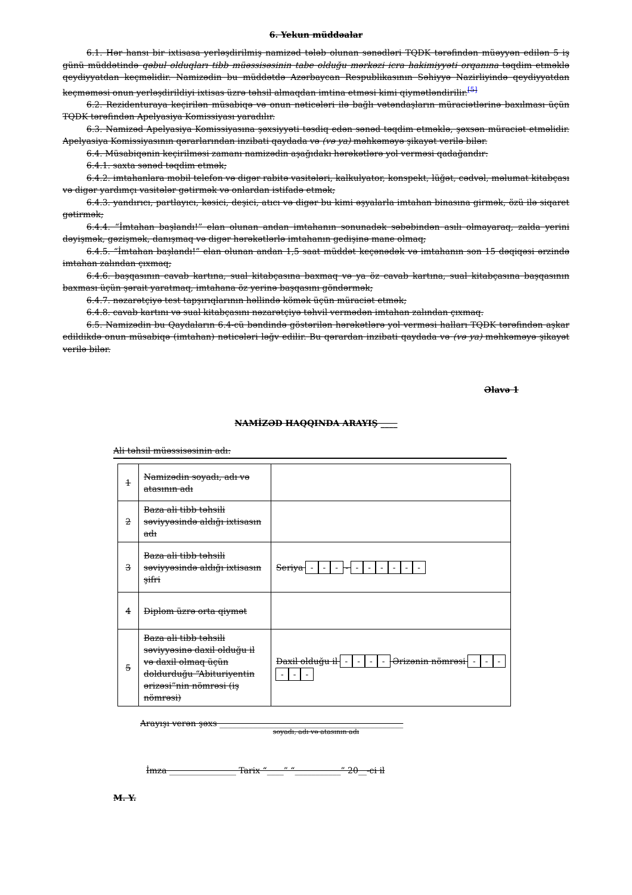6. Yekun müddəalar
6.1. Hər hansı bir ixtisasa yerləşdirilmiş namizəd tələb olunan sənədləri TQDK tərəfindən müəyyən edilən 5 iş günü müddətində qəbul olduqları tibb müəssisəsinin tabe olduğu mərkəzi icra hakimiyyəti orqanına təqdim etməklə qeydiyyatdan keçməlidir. Namizədin bu müddətdə Azərbaycan Respublikasının Səhiyyə Nazirliyində qeydiyyatdan keçməməsi onun yerləşdirildiyi ixtisas üzrə təhsil almaqdan imtina etməsi kimi qiymətləndirilir.<sup>[5]</sup>
6.2. Rezidenturaya keçirilən müsabiqə və onun nəticələri ilə bağlı vətəndaşların müraciətlərinə baxılması üçün TQDK tərəfindən Apelyasiya Komissiyası yaradılır.
6.3. Namizəd Apelyasiya Komissiyasına şəxsiyyəti təsdiq edən sənəd təqdim etməklə, şəxsən müraciət etməlidir. Apelyasiya Komissiyasının qərarlarından inzibati qaydada və (və ya) məhkəməyə şikayət verilə bilər.
6.4. Müsabiqənin keçirilməsi zamanı namizədin aşağıdakı hərəkətlərə yol verməsi qadağandır:
6.4.1. saxta sənəd təqdim etmək;
6.4.2. imtahanlara mobil telefon və digər rabitə vasitələri, kalkulyator, konspekt, lüğət, cədvəl, məlumat kitabçası və digər yardımçı vasitələr gətirmək və onlardan istifadə etmək;
6.4.3. yandırıcı, partlayıcı, kəsici, deşici, atıcı və digər bu kimi əşyalarla imtahan binasına girmək, özü ilə siqaret gətirmək;
6.4.4. “İmtahan başlandı!” elan olunan andan imtahanın sonunadək səbəbindən asılı olmayaraq, zalda yerini dəyişmək, gəzişmək, danışmaq və digər hərəkətlərlə imtahanın gedişinə mane olmaq;
6.4.5. “İmtahan başlandı!” elan olunan andan 1,5 saat müddət keçənədək və imtahanın son 15 dəqiqəsi ərzində imtahan zalından çıxmaq;
6.4.6. başqasının cavab kartına, sual kitabçasına baxmaq və ya öz cavab kartına, sual kitabçasına başqasının baxması üçün şərait yaratmaq, imtahana öz yerinə başqasını göndərmək;
6.4.7. nəzarətçiyə test tapşırıqlarının həllində kömək üçün müraciət etmək;
6.4.8. cavab kartını və sual kitabçasını nəzarətçiyə təhvil vermədən imtahan zalından çıxmaq.
6.5. Namizədin bu Qaydaların 6.4-cü bəndində göstərilən hərəkətlərə yol verməsi halları TQDK tərəfindən aşkar edildikdə onun müsabiqə (imtahan) nəticələri ləğv edilir. Bu qərardan inzibati qaydada və (və ya) məhkəməyə şikayət verilə bilər.
Əlavə 1
NAMİZƏD HAQQINDA ARAYIŞ ____
Ali təhsil müəssisəsinin adı:
| 1 | Namizədin soyadı, adı və atasının adı | |
| 2 | Baza ali tibb təhsili səviyyəsində aldığı ixtisasın adı | |
| 3 | Baza ali tibb təhsili səviyyəsində aldığı ixtisasın şifri | Seriya - - - - - - - - - - |
| 4 | Diplom üzrə orta qiymət | |
| 5 | Baza ali tibb təhsili səviyyəsinə daxil olduğu il və daxil olmaq üçün doldurduğu “Abituriyentin ərizəsi”nin nömrəsi (iş nömrəsi) | Daxil olduğu il - - - - Ərizənin nömrəsi - - - - - - |
Arayışı verən şəxs ____________________________________________
soyadı, adı və atasının adı
İmza ________________ Tarix “____” “___________” 20__-ci il
M. Y.